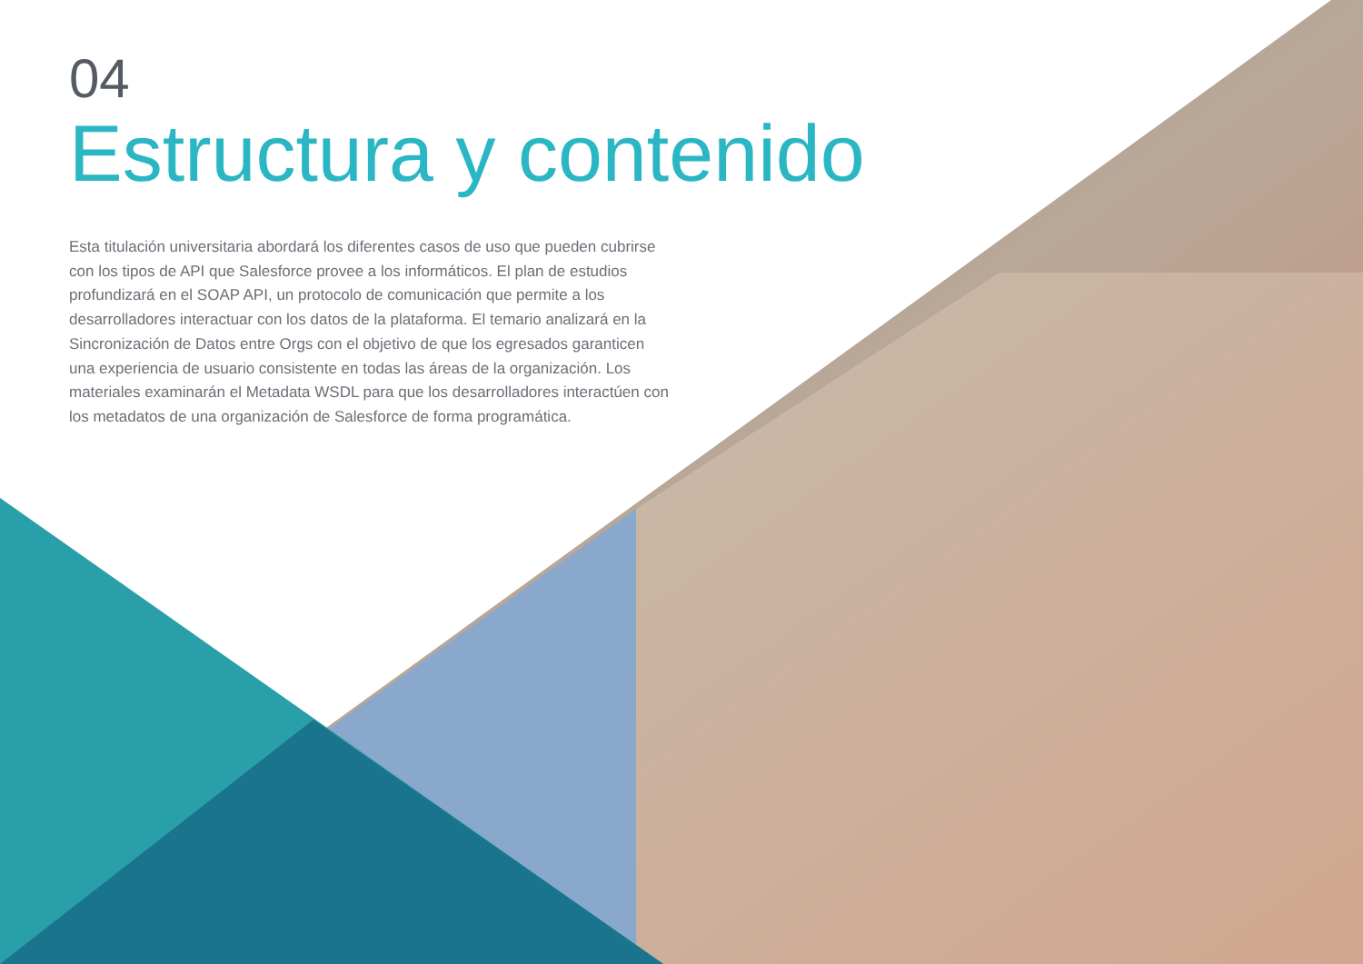04
Estructura y contenido
Esta titulación universitaria abordará los diferentes casos de uso que pueden cubrirse con los tipos de API que Salesforce provee a los informáticos. El plan de estudios profundizará en el SOAP API, un protocolo de comunicación que permite a los desarrolladores interactuar con los datos de la plataforma. El temario analizará en la Sincronización de Datos entre Orgs con el objetivo de que los egresados garanticen una experiencia de usuario consistente en todas las áreas de la organización. Los materiales examinarán el Metadata WSDL para que los desarrolladores interactúen con los metadatos de una organización de Salesforce de forma programática.